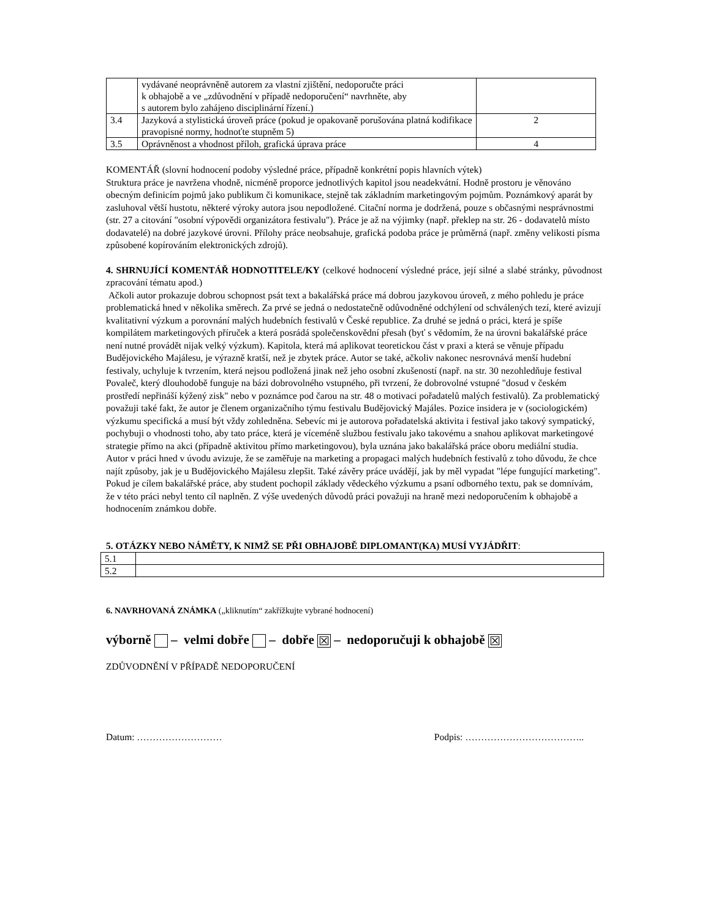| | vydávané neoprávněně autorem za vlastní zjištění, nedoporučte práci k obhajobě a ve „zdůvodnění v případě nedoporučení“ navrhněte, aby s autorem bylo zahájeno disciplinární řízení.) | |
| 3.4 | Jazyková a stylistická úroveň práce (pokud je opakovaně porušována platná kodifikace pravopisné normy, hodnoťte stupněm 5) | 2 |
| 3.5 | Oprávněnost a vhodnost příloh, grafická úprava práce | 4 |
KOMENTÁŘ (slovní hodnocení podoby výsledné práce, případně konkrétní popis hlavních výtek)
Struktura práce je navržena vhodně, nicméně proporce jednotlivých kapitol jsou neadekvátní. Hodně prostoru je věnováno obecným definicím pojmů jako publikum či komunikace, stejně tak základním marketingovým pojmům. Poznámkový aparát by zasluhoval větší hustotu, některé výroky autora jsou nepodložené. Citační norma je dodržená, pouze s občasnými nesprávnostmi (str. 27 a citování "osobní výpovědi organizátora festivalu"). Práce je až na výjimky (např. překlep na str. 26 - dodavatelů místo dodavatelé) na dobré jazykové úrovni. Přílohy práce neobsahuje, grafická podoba práce je průměrná (např. změny velikosti písma způsobené kopírováním elektronických zdrojů).
4. SHRNUJÍCÍ KOMENTÁŘ HODNOTITELE/KY (celkové hodnocení výsledné práce, její silné a slabé stránky, původnost zpracování tématu apod.)
Ačkoli autor prokazuje dobrou schopnost psát text a bakalářská práce má dobrou jazykovou úroveň, z mého pohledu je práce problematická hned v několika směrech. Za prvé se jedná o nedostatečně odůvodněné odchýlení od schválených tezí, které avizují kvalitativní výzkum a porovnání malých hudebních festivalů v České republice. Za druhé se jedná o práci, která je spíše kompilátem marketingových příruček a která posrádá společenskovědní přesah (byť s vědomím, že na úrovni bakalářské práce není nutné provádět nijak velký výzkum). Kapitola, která má aplikovat teoretickou část v praxi a která se věnuje případu Budějovického Majálesu, je výrazně kratší, než je zbytek práce. Autor se také, ačkoliv nakonec nesrovnává menší hudební festivaly, uchyluje k tvrzením, která nejsou podložená jinak než jeho osobní zkušeností (např. na str. 30 nezohledňuje festival Povaleč, který dlouhodobě funguje na bázi dobrovolného vstupného, při tvrzení, že dobrovolné vstupné "dosud v českém prostředí nepřináší kýžený zisk" nebo v poznámce pod čarou na str. 48 o motivaci pořadatelů malých festivalů). Za problematický považuji také fakt, že autor je členem organizačního týmu festivalu Budějovický Majáles. Pozice insidera je v (sociologickém) výzkumu specifická a musí být vždy zohledněna. Sebevíc mi je autorova pořadatelská aktivita i festival jako takový sympatický, pochybuji o vhodnosti toho, aby tato práce, která je víceméně službou festivalu jako takovému a snahou aplikovat marketingové strategie přímo na akci (případně aktivitou přímo marketingovou), byla uznána jako bakalářská práce oboru mediální studia. Autor v práci hned v úvodu avizuje, že se zaměřuje na marketing a propagaci malých hudebních festivalů z toho důvodu, že chce najít způsoby, jak je u Budějovického Majálesu zlepšit. Také závěry práce uvádějí, jak by měl vypadat "lépe fungující marketing". Pokud je cílem bakalářské práce, aby student pochopil základy vědeckého výzkumu a psaní odborného textu, pak se domnívám, že v této práci nebyl tento cíl naplněn. Z výše uvedených důvodů práci považuji na hraně mezi nedoporučením k obhajobě a hodnocením známkou dobře.
5. OTÁZKY NEBO NÁMĚTY, K NIMŽ SE PŘI OBHAJOBĚ DIPLOMANT(KA) MUSÍ VYJÁDŘIT:
| 5.1 | |
| 5.2 | |
6. NAVRHOVANÁ ZNÁMKA („kliknutím“ zakřížkujte vybrané hodnocení)
výborně – velmi dobře – dobře ☒ – nedoporučuji k obhajobě ☒
ZDŮVODNĚNÍ V PŘÍPADĚ NEDOPORUČENÍ
Datum: ……………………… Podpis: ………………………………..